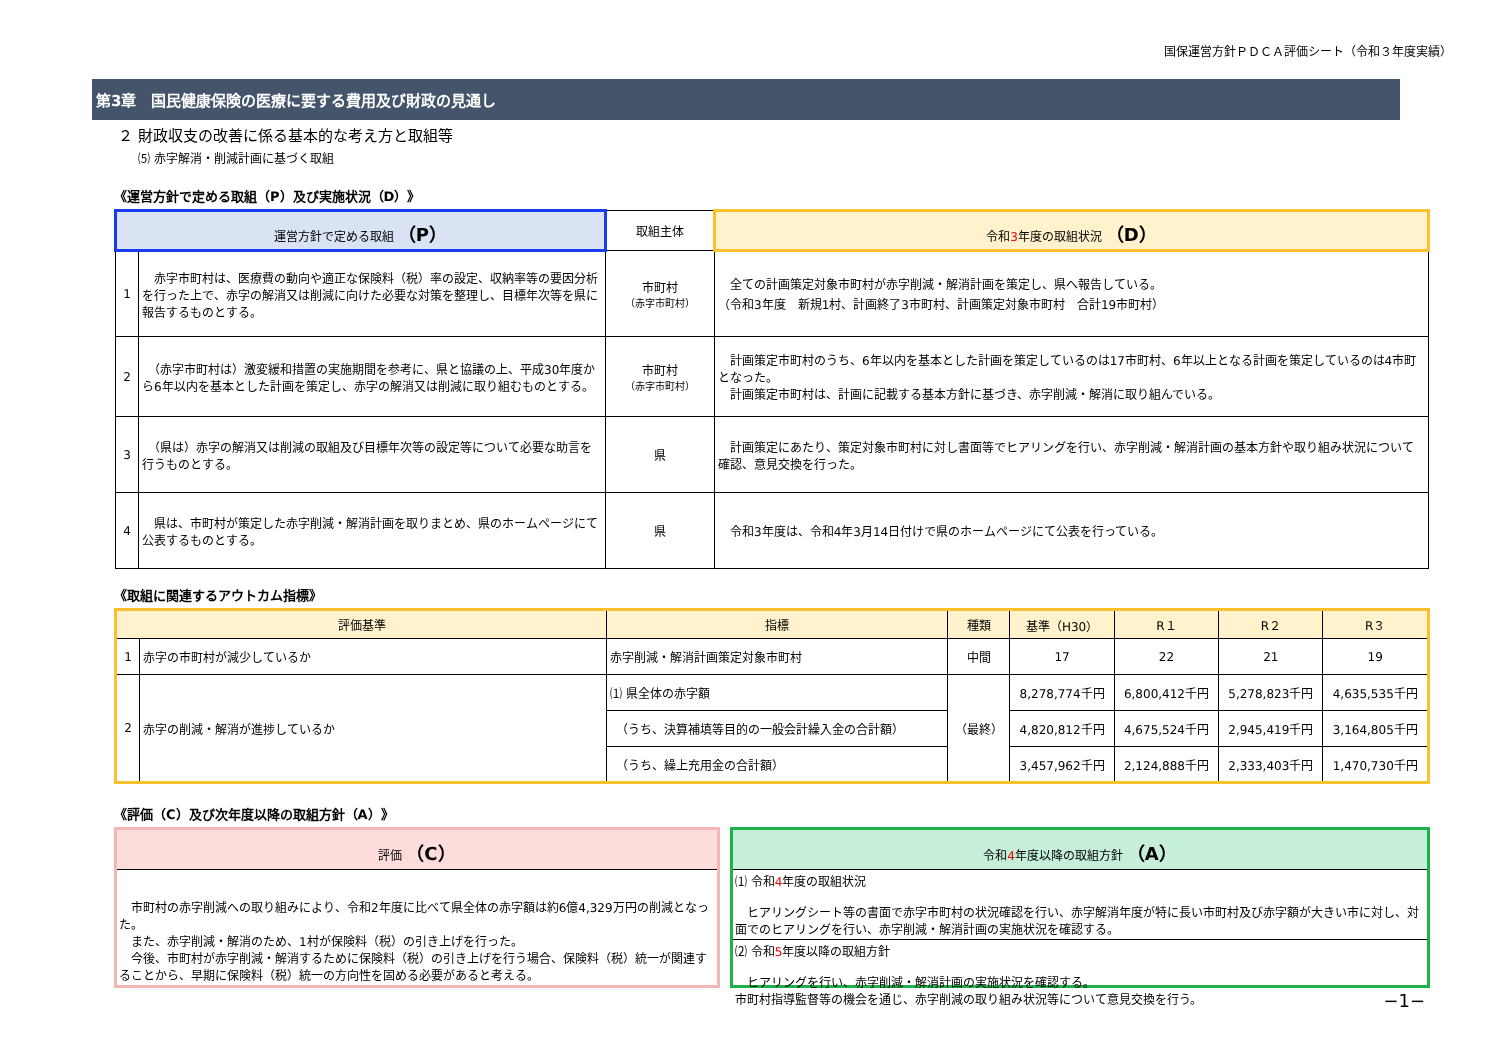国保運営方針ＰＤＣＡ評価シート（令和３年度実績）
第3章　国民健康保険の医療に要する費用及び財政の見通し
２ 財政収支の改善に係る基本的な考え方と取組等
⑸ 赤字解消・削減計画に基づく取組
《運営方針で定める取組（P）及び実施状況（D）》
| 運営方針で定める取組 （P） | | 取組主体 | 令和 3 年度の取組状況 （D） |
| --- | --- | --- | --- |
| 1 | 赤字市町村は、医療費の動向や適正な保険料（税）率の設定、収納率等の要因分析を行った上で、赤字の解消又は削減に向けた必要な対策を整理し、目標年次等を県に報告するものとする。 | 市町村 （赤字市町村） | 全ての計画策定対象市町村が赤字削減・解消計画を策定し、県へ報告している。 （令和3年度 新規1村、計画終了3市町村、計画策定対象市町村 合計19市町村） |
| 2 | （赤字市町村は）激変緩和措置の実施期間を参考に、県と協議の上、平成30年度から6年以内を基本とした計画を策定し、赤字の解消又は削減に取り組むものとする。 | 市町村 （赤字市町村） | 計画策定市町村のうち、6年以内を基本とした計画を策定しているのは17市町村、6年以上となる計画を策定しているのは4市町となった。 計画策定市町村は、計画に記載する基本方針に基づき、赤字削減・解消に取り組んでいる。 |
| 3 | （県は）赤字の解消又は削減の取組及び目標年次等の設定等について必要な助言を行うものとする。 | 県 | 計画策定にあたり、策定対象市町村に対し書面等でヒアリングを行い、赤字削減・解消計画の基本方針や取り組み状況について確認、意見交換を行った。 |
| 4 | 県は、市町村が策定した赤字削減・解消計画を取りまとめ、県のホームページにて公表するものとする。 | 県 | 令和3年度は、令和4年3月14日付けで県のホームページにて公表を行っている。 |
《取組に関連するアウトカム指標》
| 評価基準 | | 指標 | 種類 | 基準（H30） | R１ | R２ | R３ |
| --- | --- | --- | --- | --- | --- | --- | --- |
| 1 | 赤字の市町村が減少しているか | 赤字削減・解消計画策定対象市町村 | 中間 | 17 | 22 | 21 | 19 |
| 2 | 赤字の削減・解消が進捗しているか | ⑴ 県全体の赤字額 | （最終） | 8,278,774千円 | 6,800,412千円 | 5,278,823千円 | 4,635,535千円 |
| | | （うち、決算補填等目的の一般会計繰入金の合計額） | | 4,820,812千円 | 4,675,524千円 | 2,945,419千円 | 3,164,805千円 |
| | | （うち、繰上充用金の合計額） | | 3,457,962千円 | 2,124,888千円 | 2,333,403千円 | 1,470,730千円 |
《評価（C）及び次年度以降の取組方針（A）》
評価 （C）
　市町村の赤字削減への取り組みにより、令和2年度に比べて県全体の赤字額は約6億4,329万円の削減となった。
　また、赤字削減・解消のため、1村が保険料（税）の引き上げを行った。
　今後、市町村が赤字削減・解消するために保険料（税）の引き上げを行う場合、保険料（税）統一が関連することから、早期に保険料（税）統一の方向性を固める必要があると考える。
令和4年度以降の取組方針 （A）
⑴ 令和4年度の取組状況
　ヒアリングシート等の書面で赤字市町村の状況確認を行い、赤字解消年度が特に長い市町村及び赤字額が大きい市に対し、対面でのヒアリングを行い、赤字削減・解消計画の実施状況を確認する。
⑵ 令和5年度以降の取組方針
　ヒアリングを行い、赤字削減・解消計画の実施状況を確認する。
市町村指導監督等の機会を通じ、赤字削減の取り組み状況等について意見交換を行う。 −1−